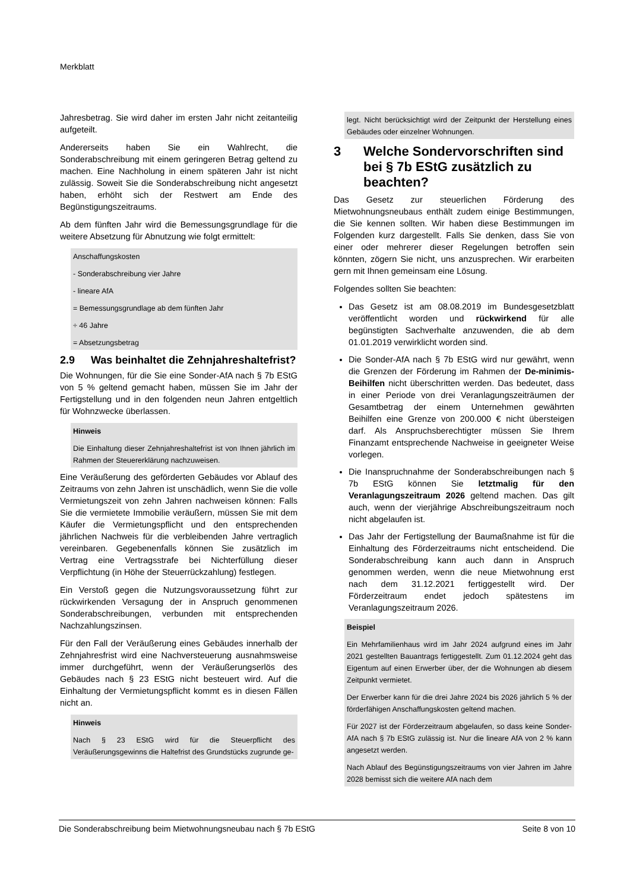Merkblatt
Jahresbetrag. Sie wird daher im ersten Jahr nicht zeitanteilig aufgeteilt.
Andererseits haben Sie ein Wahlrecht, die Sonderabschreibung mit einem geringeren Betrag geltend zu machen. Eine Nachholung in einem späteren Jahr ist nicht zulässig. Soweit Sie die Sonderabschreibung nicht angesetzt haben, erhöht sich der Restwert am Ende des Begünstigungszeitraums.
Ab dem fünften Jahr wird die Bemessungsgrundlage für die weitere Absetzung für Abnutzung wie folgt ermittelt:
Anschaffungskosten
- Sonderabschreibung vier Jahre
- lineare AfA
= Bemessungsgrundlage ab dem fünften Jahr
÷ 46 Jahre
= Absetzungsbetrag
2.9 Was beinhaltet die Zehnjahreshaltefrist?
Die Wohnungen, für die Sie eine Sonder-AfA nach § 7b EStG von 5 % geltend gemacht haben, müssen Sie im Jahr der Fertigstellung und in den folgenden neun Jahren entgeltlich für Wohnzwecke überlassen.
Hinweis
Die Einhaltung dieser Zehnjahreshaltefrist ist von Ihnen jährlich im Rahmen der Steuererklärung nachzuweisen.
Eine Veräußerung des geförderten Gebäudes vor Ablauf des Zeitraums von zehn Jahren ist unschädlich, wenn Sie die volle Vermietungszeit von zehn Jahren nachweisen können: Falls Sie die vermietete Immobilie veräußern, müssen Sie mit dem Käufer die Vermietungspflicht und den entsprechenden jährlichen Nachweis für die verbleibenden Jahre vertraglich vereinbaren. Gegebenenfalls können Sie zusätzlich im Vertrag eine Vertragsstrafe bei Nichterfüllung dieser Verpflichtung (in Höhe der Steuerrückzahlung) festlegen.
Ein Verstoß gegen die Nutzungsvoraussetzung führt zur rückwirkenden Versagung der in Anspruch genommenen Sonderabschreibungen, verbunden mit entsprechenden Nachzahlungszinsen.
Für den Fall der Veräußerung eines Gebäudes innerhalb der Zehnjahresfrist wird eine Nachversteuerung ausnahmsweise immer durchgeführt, wenn der Veräußerungserlös des Gebäudes nach § 23 EStG nicht besteuert wird. Auf die Einhaltung der Vermietungspflicht kommt es in diesen Fällen nicht an.
Hinweis
Nach § 23 EStG wird für die Steuerpflicht des Veräußerungsgewinns die Haltefrist des Grundstücks zugrunde ge-
legt. Nicht berücksichtigt wird der Zeitpunkt der Herstellung eines Gebäudes oder einzelner Wohnungen.
3 Welche Sondervorschriften sind bei § 7b EStG zusätzlich zu beachten?
Das Gesetz zur steuerlichen Förderung des Mietwohnungsneubaus enthält zudem einige Bestimmungen, die Sie kennen sollten. Wir haben diese Bestimmungen im Folgenden kurz dargestellt. Falls Sie denken, dass Sie von einer oder mehrerer dieser Regelungen betroffen sein könnten, zögern Sie nicht, uns anzusprechen. Wir erarbeiten gern mit Ihnen gemeinsam eine Lösung.
Folgendes sollten Sie beachten:
Das Gesetz ist am 08.08.2019 im Bundesgesetzblatt veröffentlicht worden und rückwirkend für alle begünstigten Sachverhalte anzuwenden, die ab dem 01.01.2019 verwirklicht worden sind.
Die Sonder-AfA nach § 7b EStG wird nur gewährt, wenn die Grenzen der Förderung im Rahmen der De-minimis-Beihilfen nicht überschritten werden. Das bedeutet, dass in einer Periode von drei Veranlagungszeiträumen der Gesamtbetrag der einem Unternehmen gewährten Beihilfen eine Grenze von 200.000 € nicht übersteigen darf. Als Anspruchsberechtigter müssen Sie Ihrem Finanzamt entsprechende Nachweise in geeigneter Weise vorlegen.
Die Inanspruchnahme der Sonderabschreibungen nach § 7b EStG können Sie letztmalig für den Veranlagungszeitraum 2026 geltend machen. Das gilt auch, wenn der vierjährige Abschreibungszeitraum noch nicht abgelaufen ist.
Das Jahr der Fertigstellung der Baumaßnahme ist für die Einhaltung des Förderzeitraums nicht entscheidend. Die Sonderabschreibung kann auch dann in Anspruch genommen werden, wenn die neue Mietwohnung erst nach dem 31.12.2021 fertiggestellt wird. Der Förderzeitraum endet jedoch spätestens im Veranlagungszeitraum 2026.
Beispiel
Ein Mehrfamilienhaus wird im Jahr 2024 aufgrund eines im Jahr 2021 gestellten Bauantrags fertiggestellt. Zum 01.12.2024 geht das Eigentum auf einen Erwerber über, der die Wohnungen ab diesem Zeitpunkt vermietet.
Der Erwerber kann für die drei Jahre 2024 bis 2026 jährlich 5 % der förderfähigen Anschaffungskosten geltend machen.
Für 2027 ist der Förderzeitraum abgelaufen, so dass keine Sonder-AfA nach § 7b EStG zulässig ist. Nur die lineare AfA von 2 % kann angesetzt werden.
Nach Ablauf des Begünstigungszeitraums von vier Jahren im Jahre 2028 bemisst sich die weitere AfA nach dem
Die Sonderabschreibung beim Mietwohnungsneubau nach § 7b EStG Seite 8 von 10